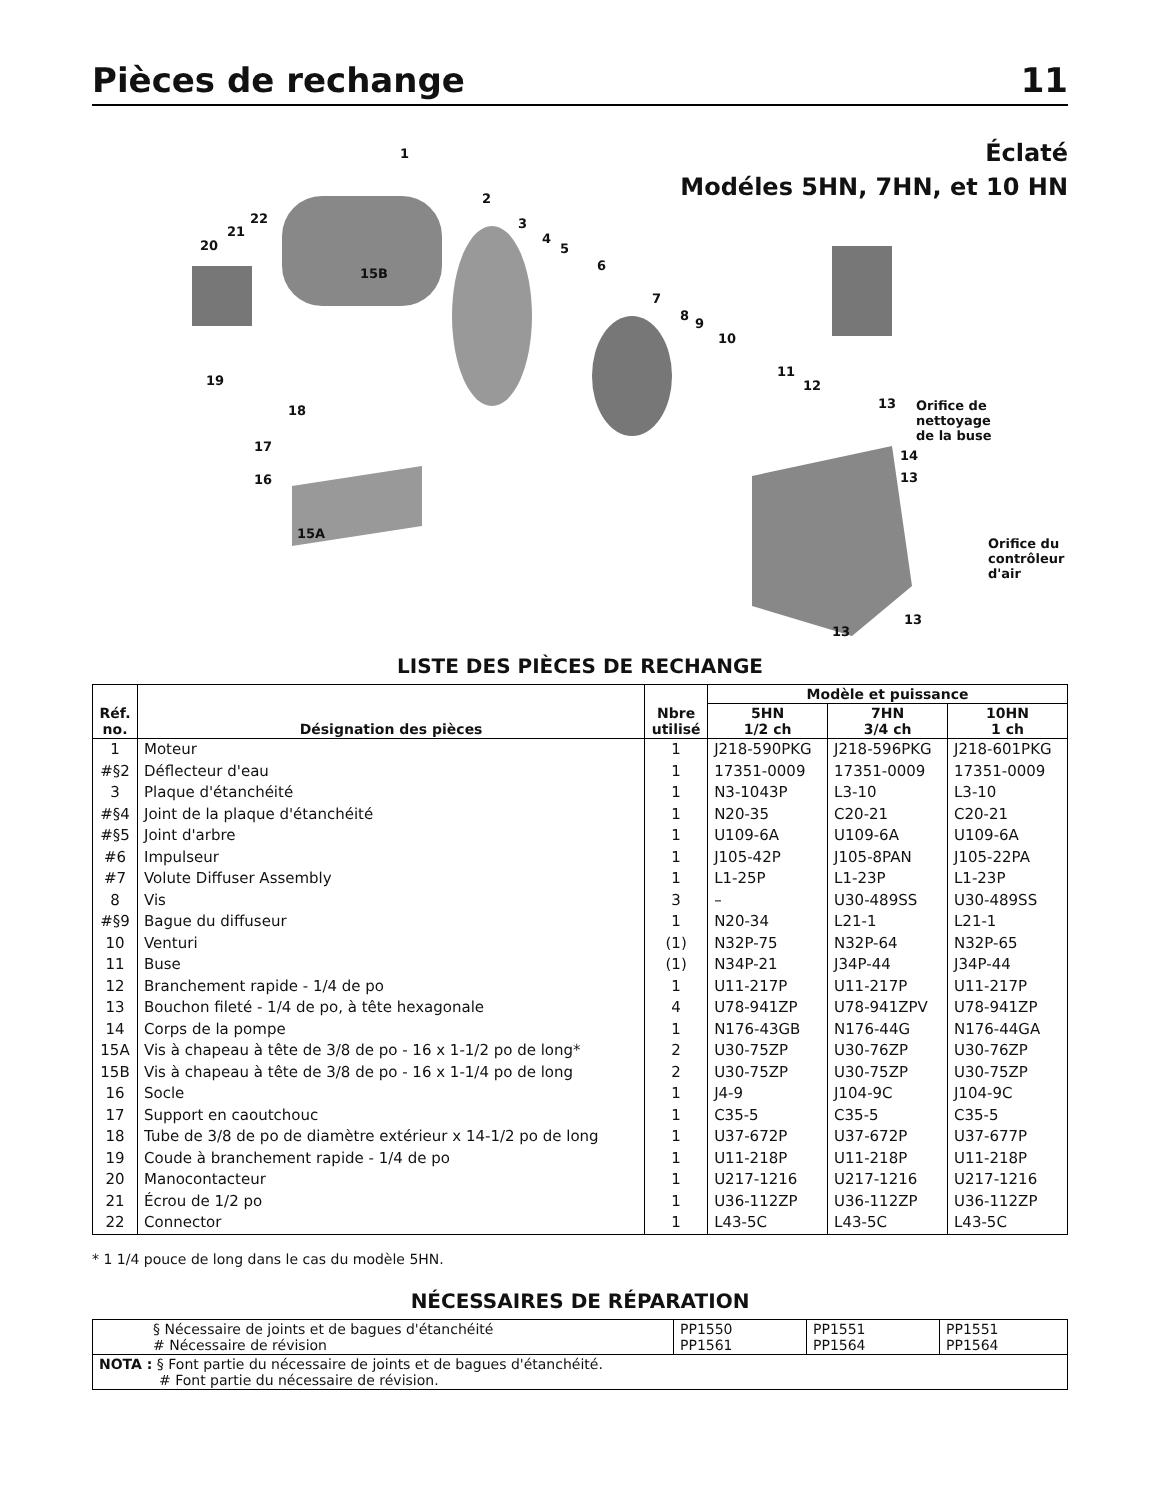Pièces de rechange 11
Éclaté
Modéles 5HN, 7HN, et 10 HN
1
2
3
4
5
6
7
8
9
10
11
12
13 Orifice de
nettoyage
de la buse
14
13
Orifice du
contrôleur
d'air
13
13
22
21
20
15B
19
18
17
16
15A
LISTE DES PIÈCES DE RECHANGE
| Réf. no. | Désignation des pièces | Nbre utilisé | Modèle et puissance | | |
| --- | --- | --- | --- | --- | --- |
| | | | 5HN 1/2 ch | 7HN 3/4 ch | 10HN 1 ch |
| 1 | Moteur | 1 | J218-590PKG | J218-596PKG | J218-601PKG |
| #§2 | Déflecteur d'eau | 1 | 17351-0009 | 17351-0009 | 17351-0009 |
| 3 | Plaque d'étanchéité | 1 | N3-1043P | L3-10 | L3-10 |
| #§4 | Joint de la plaque d'étanchéité | 1 | N20-35 | C20-21 | C20-21 |
| #§5 | Joint d'arbre | 1 | U109-6A | U109-6A | U109-6A |
| #6 | Impulseur | 1 | J105-42P | J105-8PAN | J105-22PA |
| #7 | Volute Diffuser Assembly | 1 | L1-25P | L1-23P | L1-23P |
| 8 | Vis | 3 | – | U30-489SS | U30-489SS |
| #§9 | Bague du diffuseur | 1 | N20-34 | L21-1 | L21-1 |
| 10 | Venturi | (1) | N32P-75 | N32P-64 | N32P-65 |
| 11 | Buse | (1) | N34P-21 | J34P-44 | J34P-44 |
| 12 | Branchement rapide - 1/4 de po | 1 | U11-217P | U11-217P | U11-217P |
| 13 | Bouchon fileté - 1/4 de po, à tête hexagonale | 4 | U78-941ZP | U78-941ZPV | U78-941ZP |
| 14 | Corps de la pompe | 1 | N176-43GB | N176-44G | N176-44GA |
| 15A | Vis à chapeau à tête de 3/8 de po - 16 x 1-1/2 po de long* | 2 | U30-75ZP | U30-76ZP | U30-76ZP |
| 15B | Vis à chapeau à tête de 3/8 de po - 16 x 1-1/4 po de long | 2 | U30-75ZP | U30-75ZP | U30-75ZP |
| 16 | Socle | 1 | J4-9 | J104-9C | J104-9C |
| 17 | Support en caoutchouc | 1 | C35-5 | C35-5 | C35-5 |
| 18 | Tube de 3/8 de po de diamètre extérieur x 14-1/2 po de long | 1 | U37-672P | U37-672P | U37-677P |
| 19 | Coude à branchement rapide - 1/4 de po | 1 | U11-218P | U11-218P | U11-218P |
| 20 | Manocontacteur | 1 | U217-1216 | U217-1216 | U217-1216 |
| 21 | Écrou de 1/2 po | 1 | U36-112ZP | U36-112ZP | U36-112ZP |
| 22 | Connector | 1 | L43-5C | L43-5C | L43-5C |
* 1 1/4 pouce de long dans le cas du modèle 5HN.
NÉCESSAIRES DE RÉPARATION
| § Nécessaire de joints et de bagues d'étanchéité # Nécessaire de révision | PP1550 PP1561 | PP1551 PP1564 | PP1551 PP1564 |
| NOTA : § Font partie du nécessaire de joints et de bagues d'étanchéité. # Font partie du nécessaire de révision. | | | |